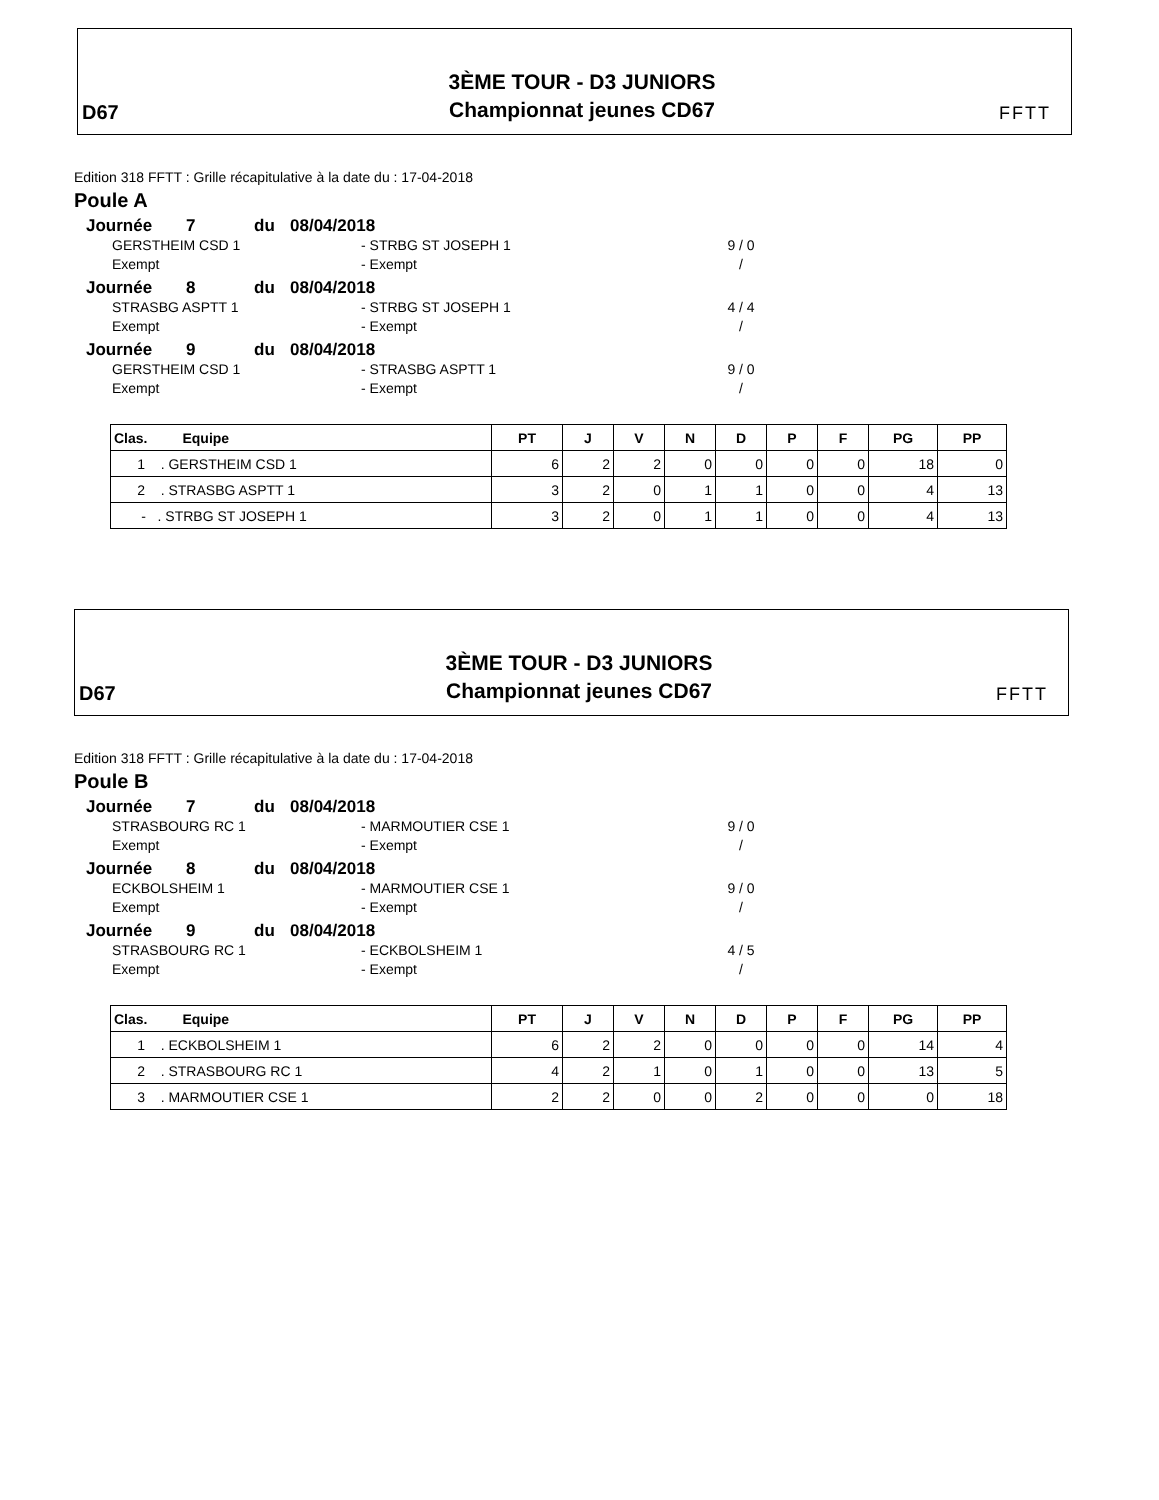D67
3ÈME TOUR - D3 JUNIORS
Championnat jeunes CD67
FFTT
Edition 318 FFTT : Grille récapitulative à la date du : 17-04-2018
Poule A
Journée 7 du 08/04/2018
GERSTHEIM CSD 1 - STRBG ST JOSEPH 1 9 / 0
Exempt - Exempt /
Journée 8 du 08/04/2018
STRASBG ASPTT 1 - STRBG ST JOSEPH 1 4 / 4
Exempt - Exempt /
Journée 9 du 08/04/2018
GERSTHEIM CSD 1 - STRASBG ASPTT 1 9 / 0
Exempt - Exempt /
| Clas. Equipe | PT | J | V | N | D | P | F | PG | PP |
| --- | --- | --- | --- | --- | --- | --- | --- | --- | --- |
| 1 . GERSTHEIM CSD 1 | 6 | 2 | 2 | 0 | 0 | 0 | 0 | 18 | 0 |
| 2 . STRASBG ASPTT 1 | 3 | 2 | 0 | 1 | 1 | 0 | 0 | 4 | 13 |
| - . STRBG ST JOSEPH 1 | 3 | 2 | 0 | 1 | 1 | 0 | 0 | 4 | 13 |
D67
3ÈME TOUR - D3 JUNIORS
Championnat jeunes CD67
FFTT
Edition 318 FFTT : Grille récapitulative à la date du : 17-04-2018
Poule B
Journée 7 du 08/04/2018
STRASBOURG RC 1 - MARMOUTIER CSE 1 9 / 0
Exempt - Exempt /
Journée 8 du 08/04/2018
ECKBOLSHEIM 1 - MARMOUTIER CSE 1 9 / 0
Exempt - Exempt /
Journée 9 du 08/04/2018
STRASBOURG RC 1 - ECKBOLSHEIM 1 4 / 5
Exempt - Exempt /
| Clas. Equipe | PT | J | V | N | D | P | F | PG | PP |
| --- | --- | --- | --- | --- | --- | --- | --- | --- | --- |
| 1 . ECKBOLSHEIM 1 | 6 | 2 | 2 | 0 | 0 | 0 | 0 | 14 | 4 |
| 2 . STRASBOURG RC 1 | 4 | 2 | 1 | 0 | 1 | 0 | 0 | 13 | 5 |
| 3 . MARMOUTIER CSE 1 | 2 | 2 | 0 | 0 | 2 | 0 | 0 | 0 | 18 |